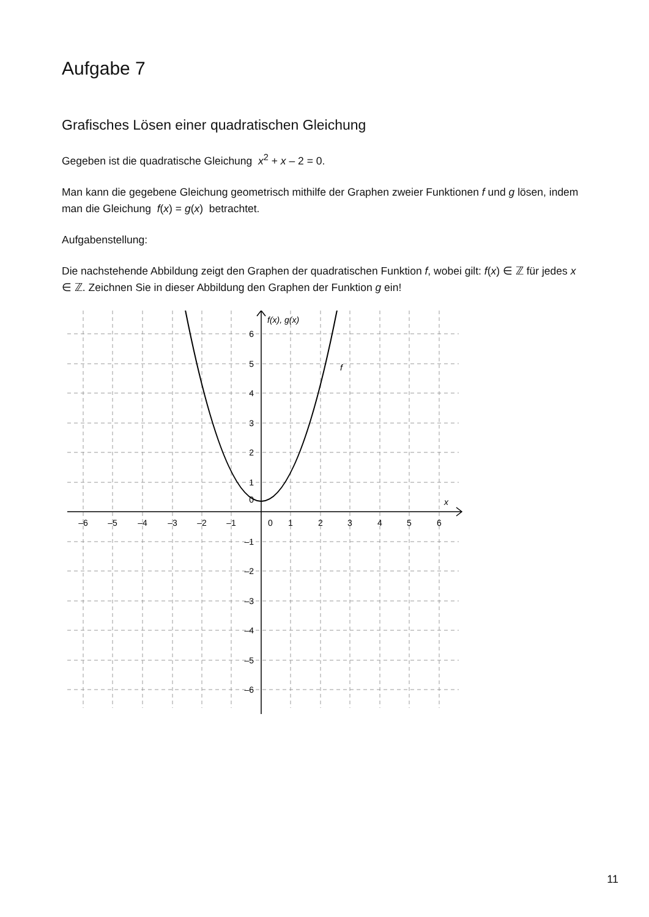Aufgabe 7
Grafisches Lösen einer quadratischen Gleichung
Gegeben ist die quadratische Gleichung x<sup>2</sup> + x – 2 = 0.
Man kann die gegebene Gleichung geometrisch mithilfe der Graphen zweier Funktionen f und g lösen, indem man die Gleichung f(x) = g(x) betrachtet.
Aufgabenstellung:
Die nachstehende Abbildung zeigt den Graphen der quadratischen Funktion f, wobei gilt: f(x) ∈ ℤ für jedes x ∈ ℤ. Zeichnen Sie in dieser Abbildung den Graphen der Funktion g ein!
–6
–5
–4
–3
–2
–1
0
1
2
3
4
5
6
6
5
4
3
2
1
0
–1
–2
–3
–4
–5
–6
f(x), g(x)
f
x
11